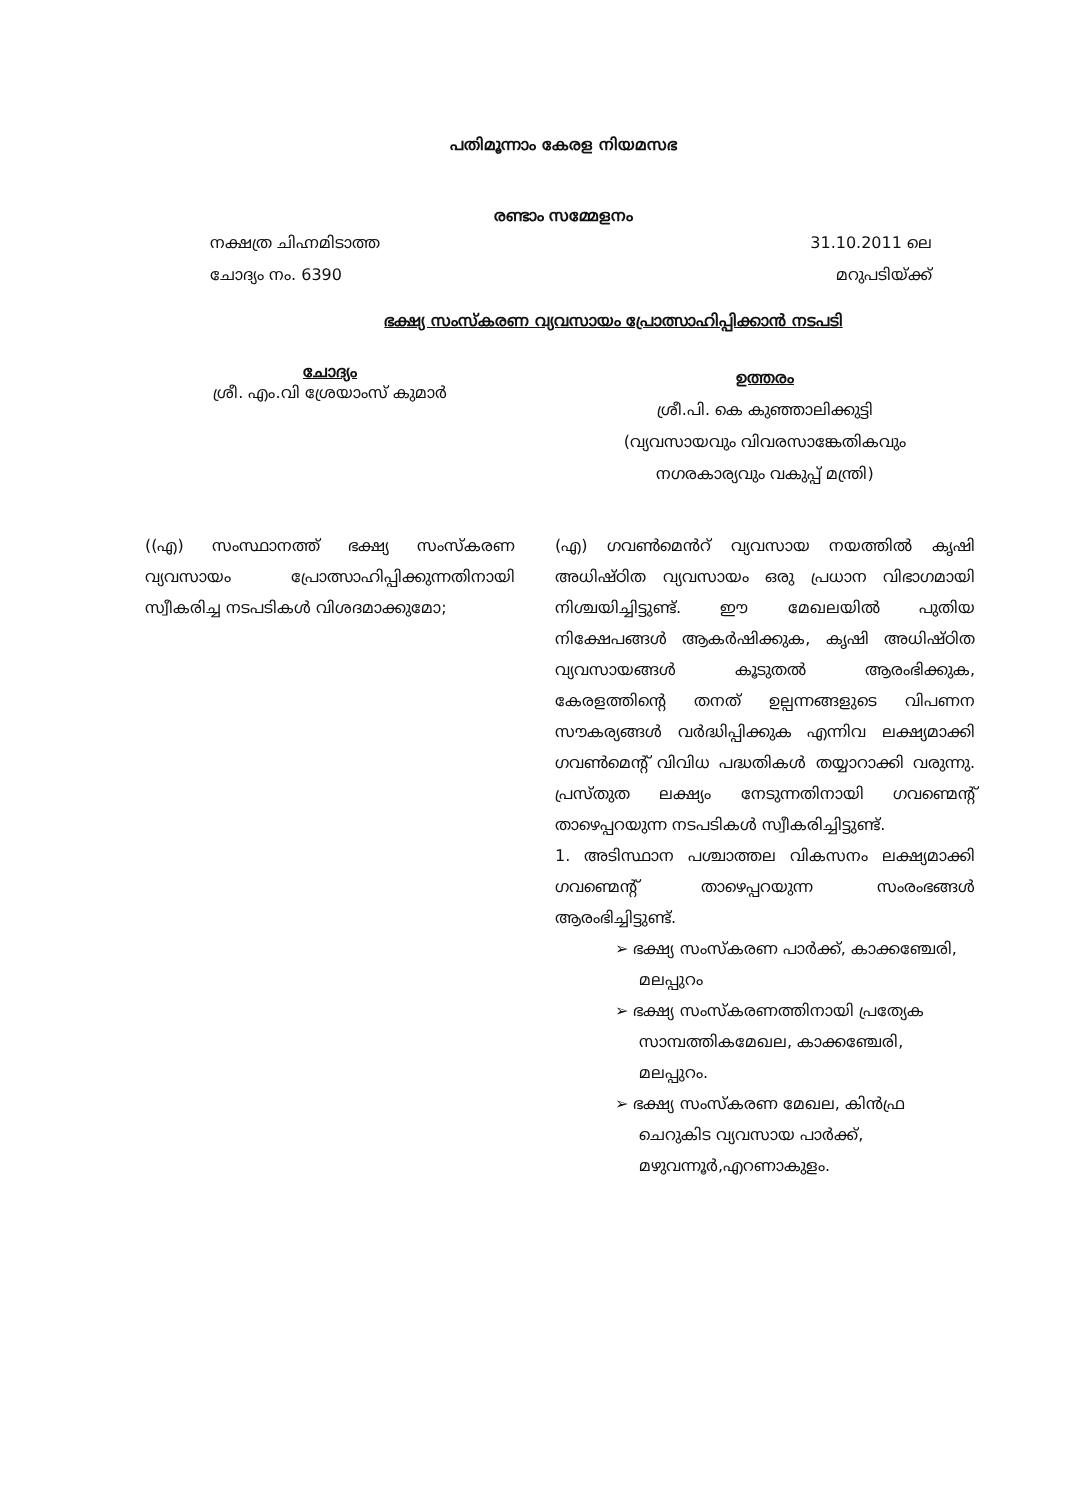പതിമൂന്നാം കേരള നിയമസഭ
രണ്ടാം സമ്മേളനം
നക്ഷത്ര ചിഹ്നമിടാത്ത
ചോദ്യം നം. 6390 31.10.2011 ലെ
മറുപടിയ്ക്ക്
ഭക്ഷ്യ സംസ്കരണ വ്യവസായം പ്രോത്സാഹിപ്പിക്കാൻ നടപടി
ചോദ്യം
ശ്രീ. എം.വി ശ്രേയാംസ് കുമാർ
ഉത്തരം
ശ്രീ.പി. കെ കുഞ്ഞാലിക്കുട്ടി
(വ്യവസായവും വിവരസാങ്കേതികവും
നഗരകാര്യവും വകുപ്പ് മന്ത്രി)
((എ) സംസ്ഥാനത്ത് ഭക്ഷ്യ സംസ്കരണ വ്യവസായം പ്രോത്സാഹിപ്പിക്കുന്നതിനായി സ്വീകരിച്ച നടപടികൾ വിശദമാക്കുമോ;
(എ) ഗവൺമെൻറ് വ്യവസായ നയത്തിൽ കൃഷി അധിഷ്ഠിത വ്യവസായം ഒരു പ്രധാന വിഭാഗമായി നിശ്ചയിച്ചിട്ടുണ്ട്. ഈ മേഖലയിൽ പുതിയ നിക്ഷേപങ്ങൾ ആകർഷിക്കുക, കൃഷി അധിഷ്ഠിത വ്യവസായങ്ങൾ കൂടുതൽ ആരംഭിക്കുക, കേരളത്തിന്റെ തനത് ഉല്പന്നങ്ങളുടെ വിപണന സൗകര്യങ്ങൾ വർദ്ധിപ്പിക്കുക എന്നിവ ലക്ഷ്യമാക്കി ഗവൺമെന്റ് വിവിധ പദ്ധതികൾ തയ്യാറാക്കി വരുന്നു. പ്രസ്തുത ലക്ഷ്യം നേടുന്നതിനായി ഗവണ്മെന്റ് താഴെപ്പറയുന്ന നടപടികൾ സ്വീകരിച്ചിട്ടുണ്ട്.
1. അടിസ്ഥാന പശ്ചാത്തല വികസനം ലക്ഷ്യമാക്കി ഗവണ്മെന്റ് താഴെപ്പറയുന്ന സംരംഭങ്ങൾ ആരംഭിച്ചിട്ടുണ്ട്.
➢ ഭക്ഷ്യ സംസ്കരണ പാർക്ക്, കാക്കഞ്ചേരി, മലപ്പുറം
➢ ഭക്ഷ്യ സംസ്കരണത്തിനായി പ്രത്യേക സാമ്പത്തികമേഖല, കാക്കഞ്ചേരി, മലപ്പുറം.
➢ ഭക്ഷ്യ സംസ്കരണ മേഖല, കിൻഫ്ര ചെറുകിട വ്യവസായ പാർക്ക്, മഴുവന്നൂർ,എറണാകുളം.